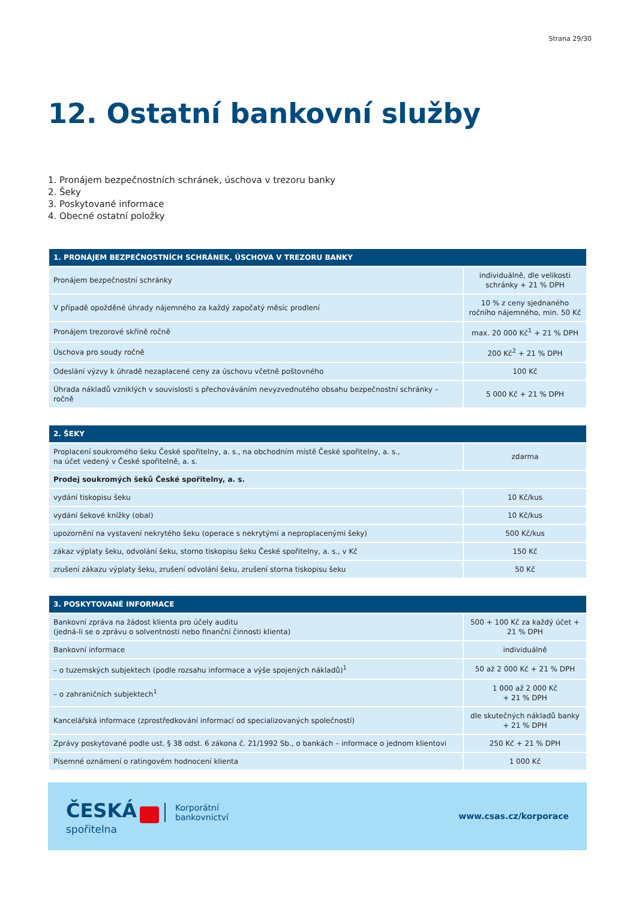Strana 29/30
12. Ostatní bankovní služby
1. Pronájem bezpečnostních schránek, úschova v trezoru banky
2. Šeky
3. Poskytované informace
4. Obecné ostatní položky
| 1. PRONÁJEM BEZPEČNOSTNÍCH SCHRÁNEK, ÚSCHOVA V TREZORU BANKY | |
| --- | --- |
| Pronájem bezpečnostní schránky | individuálně, dle velikosti schránky + 21 % DPH |
| V případě opožděné úhrady nájemného za každý započatý měsíc prodlení | 10 % z ceny sjednaného ročního nájemného, min. 50 Kč |
| Pronájem trezorové skříně ročně | max. 20 000 Kč<sup>1</sup> + 21 % DPH |
| Úschova pro soudy ročně | 200 Kč<sup>2</sup> + 21 % DPH |
| Odeslání výzvy k úhradě nezaplacené ceny za úschovu včetně poštovného | 100 Kč |
| Úhrada nákladů vzniklých v souvislosti s přechováváním nevyzvednutého obsahu bezpečnostní schránky – ročně | 5 000 Kč + 21 % DPH |
| 2. ŠEKY | |
| --- | --- |
| Proplacení soukromého šeku České spořitelny, a. s., na obchodním místě České spořitelny, a. s., na účet vedený v České spořitelně, a. s. | zdarma |
| Prodej soukromých šeků České spořitelny, a. s. | |
| vydání tiskopisu šeku | 10 Kč/kus |
| vydání šekové knížky (obal) | 10 Kč/kus |
| upozornění na vystavení nekrytého šeku (operace s nekrytými a neproplacenými šeky) | 500 Kč/kus |
| zákaz výplaty šeku, odvolání šeku, storno tiskopisu šeku České spořitelny, a. s., v Kč | 150 Kč |
| zrušení zákazu výplaty šeku, zrušení odvolání šeku, zrušení storna tiskopisu šeku | 50 Kč |
| 3. POSKYTOVANÉ INFORMACE | |
| --- | --- |
| Bankovní zpráva na žádost klienta pro účely auditu (jedná-li se o zprávu o solventnosti nebo finanční činnosti klienta) | 500 + 100 Kč za každý účet + 21 % DPH |
| Bankovní informace | individuálně |
| – o tuzemských subjektech (podle rozsahu informace a výše spojených nákladů)<sup>1</sup> | 50 až 2 000 Kč + 21 % DPH |
| – o zahraničních subjektech<sup>1</sup> | 1 000 až 2 000 Kč + 21 % DPH |
| Kancelářská informace (zprostředkování informací od specializovaných společností) | dle skutečných nákladů banky + 21 % DPH |
| Zprávy poskytované podle ust. § 38 odst. 6 zákona č. 21/1992 Sb., o bankách – informace o jednom klientovi | 250 Kč + 21 % DPH |
| Písemné oznámení o ratingovém hodnocení klienta | 1 000 Kč |
ČESKÁ
spořitelna
Korporátní
bankovnictví
www.csas.cz/korporace